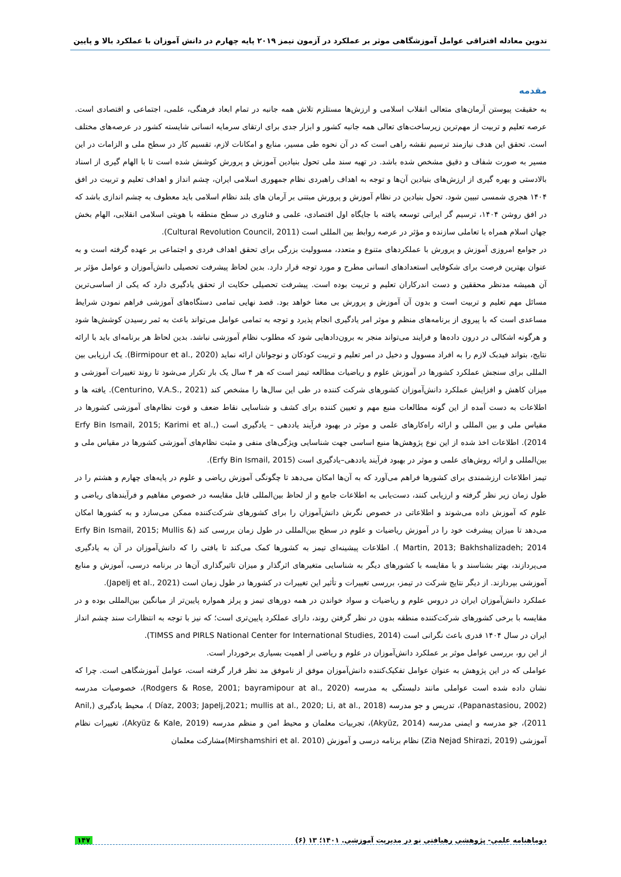تدوین معادله افتراقی عوامل آموزشگاهی موثر بر عملکرد در آزمون تیمز ۲۰۱۹ پایه چهارم در دانش آموزان با عملکرد بالا و پایین
مقدمه
به حقیقت پیوستن آرمان‌های متعالی انقلاب اسلامی و ارزش‌ها مستلزم تلاش همه جانبه در تمام ابعاد فرهنگی، علمی، اجتماعی و اقتصادی است. عرصه تعلیم و تربیت از مهم‌ترین زیرساخت‌های تعالی همه جانبه کشور و ابزار جدی برای ارتقای سرمایه انسانی شایسته کشور در عرصه‌های مختلف است. تحقق این هدف نیازمند ترسیم نقشه راهی است که در آن نحوه طی مسیر، منابع و امکانات لازم، تقسیم کار در سطح ملی و الزامات در این مسیر به صورت شفاف و دقیق مشخص شده باشد. در تهیه سند ملی تحول بنیادین آموزش و پرورش کوشش شده است تا با الهام گیری از اسناد بالادستی و بهره گیری از ارزش‌های بنیادین آن‌ها و توجه به اهداف راهبردی نظام جمهوری اسلامی ایران، چشم انداز و اهداف تعلیم و تربیت در افق ۱۴۰۴ هجری شمسی تبیین شود. تحول بنیادین در نظام آموزش و پرورش مبتنی بر آرمان های بلند نظام اسلامی باید معطوف به چشم اندازی باشد که در افق روشن ۱۴۰۴، ترسیم گر ایرانی توسعه یافته با جایگاه اول اقتصادی، علمی و فناوری در سطح منطقه با هویتی اسلامی انقلابی، الهام بخش جهان اسلام همراه با تعاملی سازنده و مؤثر در عرصه روابط بین المللی است (Cultural Revolution Council, 2011).
در جوامع امروزی آموزش و پرورش با عملکردهای متنوع و متعدد، مسوولیت بزرگی برای تحقق اهداف فردی و اجتماعی بر عهده گرفته است و به عنوان بهترین فرصت برای شکوفایی استعدادهای انسانی مطرح و مورد توجه قرار دارد. بدین لحاظ پیشرفت تحصیلی دانش‌آموزان و عوامل مؤثر بر آن همیشه مدنظر محققین و دست اندرکاران تعلیم و تربیت بوده است. پیشرفت تحصیلی حکایت از تحقق یادگیری دارد که یکی از اساسی‌ترین مسائل مهم تعلیم و تربیت است و بدون آن آموزش و پرورش بی معنا خواهد بود. قصد نهایی تمامی دستگاه‌های آموزشی فراهم نمودن شرایط مساعدی است که با پیروی از برنامه‌های منظم و موثر امر یادگیری انجام پذیرد و توجه به تمامی عوامل می‌تواند باعث به ثمر رسیدن کوشش‌ها شود و هرگونه اشکالی در درون داده‌ها و فرایند می‌تواند منجر به برون‌دادهایی شود که مطلوب نظام آموزشی نباشد. بدین لحاظ هر برنامه‌ای باید با ارائه نتایج، بتواند فیدبک لازم را به افراد مسوول و دخیل در امر تعلیم و تربیت کودکان و نوجوانان ارائه نماید (Birmipour et al., 2020). یک ارزیابی بین المللی برای سنجش عملکرد کشورها در آموزش علوم و ریاضیات مطالعه تیمز است که هر ۴ سال یک بار تکرار می‌شود تا روند تغییرات آموزشی و میزان کاهش و افزایش عملکرد دانش‌آموزان کشورهای شرکت کننده در طی این سال‌ها را مشخص کند (Centurino, V.A.S., 2021). یافته ها و اطلاعات به دست آمده از این گونه مطالعات منبع مهم و تعیین کننده برای کشف و شناسایی نقاط ضعف و قوت نظام‌های آموزشی کشورها در مقیاس ملی و بین المللی و ارائه راه‌کارهای علمی و موثر در بهبود فرآیند یاددهی – یادگیری است (Erfy Bin Ismail, 2015; Karimi et al., 2014). اطلاعات اخذ شده از این نوع پژوهش‌ها منبع اساسی جهت شناسایی ویژگی‌های منفی و مثبت نظام‌های آموزشی کشورها در مقیاس ملی و بین‌المللی و ارائه روش‌های علمی و موثر در بهبود فرآیند یاددهی–یادگیری است (Erfy Bin Ismail, 2015).
تیمز اطلاعات ارزشمندی برای کشورها فراهم می‌آورد که به آن‌ها امکان می‌دهد تا چگونگی آموزش ریاضی و علوم در پایه‌های چهارم و هشتم را در طول زمان زیر نظر گرفته و ارزیابی کنند، دست‌یابی به اطلاعات جامع و از لحاظ بین‌المللی قابل مقایسه در خصوص مفاهیم و فرآیندهای ریاضی و علوم که آموزش داده می‌شوند و اطلاعاتی در خصوص نگرش دانش‌آموزان را برای کشورهای شرکت‌کننده ممکن می‌سازد و به کشورها امکان می‌دهد تا میزان پیشرفت خود را در آموزش ریاضیات و علوم در سطح بین‌المللی در طول زمان بررسی کند (Erfy Bin Ismail, 2015; Mullis & Martin, 2013; Bakhshalizadeh; 2014 ). اطلاعات پیشینه‌ای تیمز به کشورها کمک می‌کند تا بافتی را که دانش‌آموزان در آن به یادگیری می‌پردازند، بهتر بشناسند و با مقایسه با کشورهای دیگر به شناسایی متغیرهای اثرگذار و میزان تاثیرگذاری آن‌ها در برنامه درسی، آموزش و منابع آموزشی بپردازند. از دیگر نتایج شرکت در تیمز، بررسی تغییرات و تأثیر این تغییرات در کشورها در طول زمان است (Japelj et al., 2021).
عملکرد دانش‌آموزان ایران در دروس علوم و ریاضیات و سواد خواندن در همه دورهای تیمز و پرلز همواره پایین‌تر از میانگین بین‌المللی بوده و در مقایسه با برخی کشورهای شرکت‌کننده منطقه بدون در نظر گرفتن روند، دارای عملکرد پایین‌تری است؛ که نیز با توجه به انتظارات سند چشم انداز ایران در سال ۱۴۰۴ قدری باعث نگرانی است (TIMSS and PIRLS National Center for International Studies, 2014).
از این رو، بررسی عوامل موثر بر عملکرد دانش‌آموزان در علوم و ریاضی از اهمیت بسیاری برخوردار است.
عواملی که در این پژوهش به عنوان عوامل تفکیک‌کننده دانش‌آموزان موفق از ناموفق مد نظر قرار گرفته است، عوامل آموزشگاهی است. چرا که نشان داده شده است عواملی مانند دلبستگی به مدرسه (Rodgers & Rose, 2001; bayramipour at al., 2020)، خصوصیات مدرسه (Papanastasiou, 2002)، تدریس و جو مدرسه (Díaz, 2003; Japelj,2021; mullis at al., 2020; Li, at al., 2018 )، محیط یادگیری (Anil, 2011)، جو مدرسه و ایمنی مدرسه (Akyüz, 2014)، تجربیات معلمان و محیط امن و منظم مدرسه (Akyüz & Kale, 2019)، تغییرات نظام آموزشی (Zia Nejad Shirazi, 2019) نظام برنامه درسی و آموزش (Mirshamshiri et al. 2010)مشارکت معلمان
دوماهنامه علمی- پژوهشی رهیافتی نو در مدیریت آموزشی. ۱۴۰۱؛ ۱۳ (۶) ۱۴۷